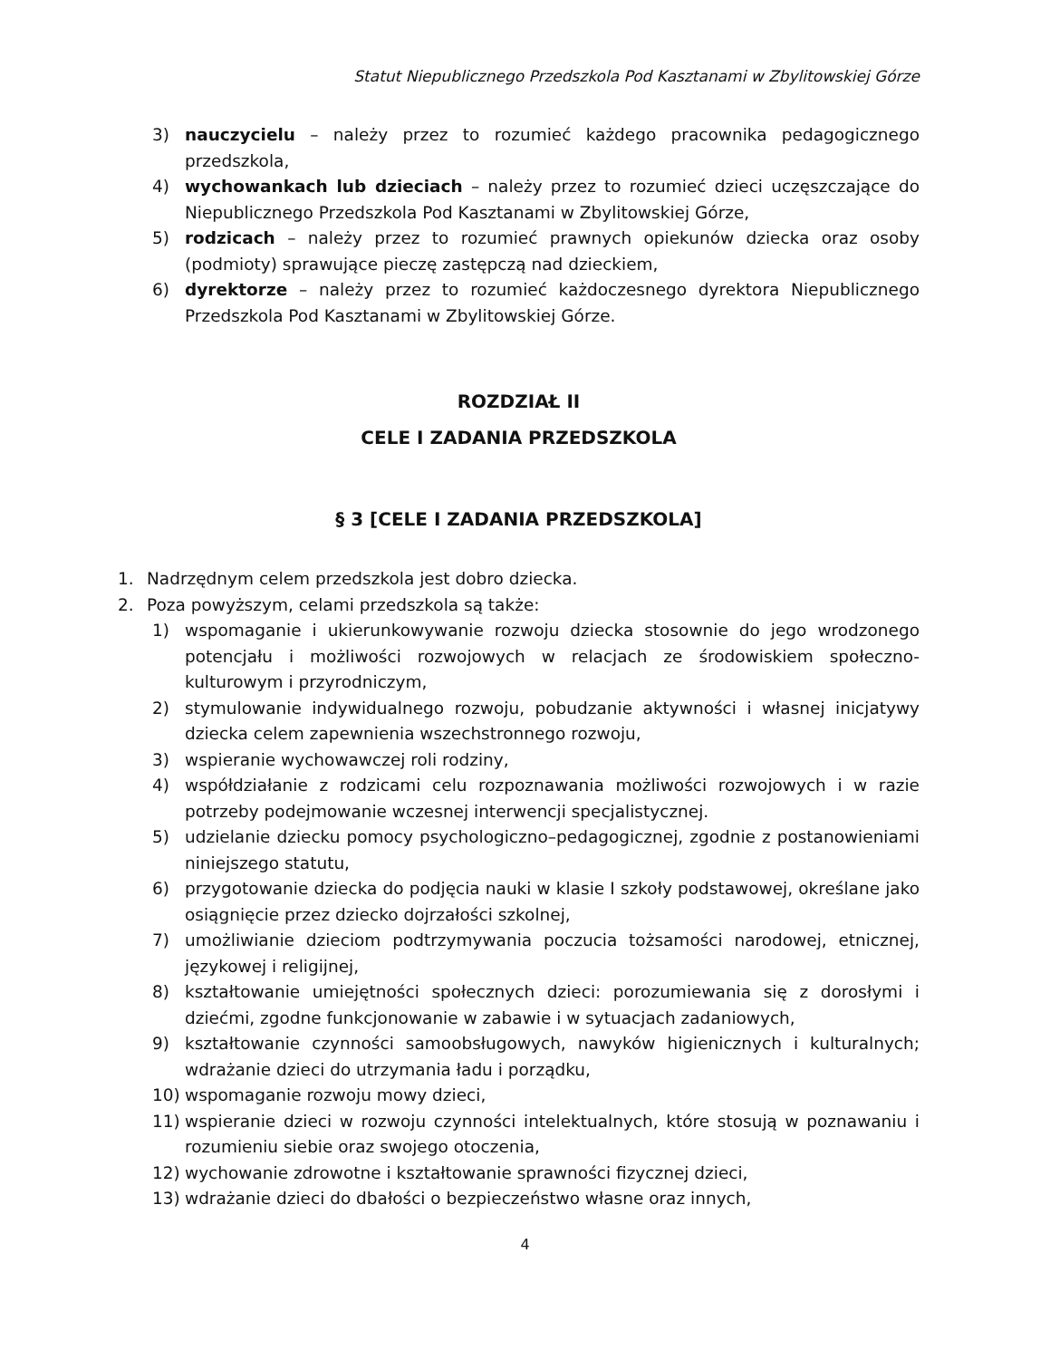Statut Niepublicznego Przedszkola Pod Kasztanami w Zbylitowskiej Górze
3) nauczycielu – należy przez to rozumieć każdego pracownika pedagogicznego przedszkola,
4) wychowankach lub dzieciach – należy przez to rozumieć dzieci uczęszczające do Niepublicznego Przedszkola Pod Kasztanami w Zbylitowskiej Górze,
5) rodzicach – należy przez to rozumieć prawnych opiekunów dziecka oraz osoby (podmioty) sprawujące pieczę zastępczą nad dzieckiem,
6) dyrektorze – należy przez to rozumieć każdoczesnego dyrektora Niepublicznego Przedszkola Pod Kasztanami w Zbylitowskiej Górze.
ROZDZIAŁ II
CELE I ZADANIA PRZEDSZKOLA
§ 3 [CELE I ZADANIA PRZEDSZKOLA]
1. Nadrzędnym celem przedszkola jest dobro dziecka.
2. Poza powyższym, celami przedszkola są także:
1) wspomaganie i ukierunkowywanie rozwoju dziecka stosownie do jego wrodzonego potencjału i możliwości rozwojowych w relacjach ze środowiskiem społeczno-kulturowym i przyrodniczym,
2) stymulowanie indywidualnego rozwoju, pobudzanie aktywności i własnej inicjatywy dziecka celem zapewnienia wszechstronnego rozwoju,
3) wspieranie wychowawczej roli rodziny,
4) współdziałanie z rodzicami celu rozpoznawania możliwości rozwojowych i w razie potrzeby podejmowanie wczesnej interwencji specjalistycznej.
5) udzielanie dziecku pomocy psychologiczno–pedagogicznej, zgodnie z postanowieniami niniejszego statutu,
6) przygotowanie dziecka do podjęcia nauki w klasie I szkoły podstawowej, określane jako osiągnięcie przez dziecko dojrzałości szkolnej,
7) umożliwianie dzieciom podtrzymywania poczucia tożsamości narodowej, etnicznej, językowej i religijnej,
8) kształtowanie umiejętności społecznych dzieci: porozumiewania się z dorosłymi i dziećmi, zgodne funkcjonowanie w zabawie i w sytuacjach zadaniowych,
9) kształtowanie czynności samoobsługowych, nawyków higienicznych i kulturalnych; wdrażanie dzieci do utrzymania ładu i porządku,
10) wspomaganie rozwoju mowy dzieci,
11) wspieranie dzieci w rozwoju czynności intelektualnych, które stosują w poznawaniu i rozumieniu siebie oraz swojego otoczenia,
12) wychowanie zdrowotne i kształtowanie sprawności fizycznej dzieci,
13) wdrażanie dzieci do dbałości o bezpieczeństwo własne oraz innych,
4